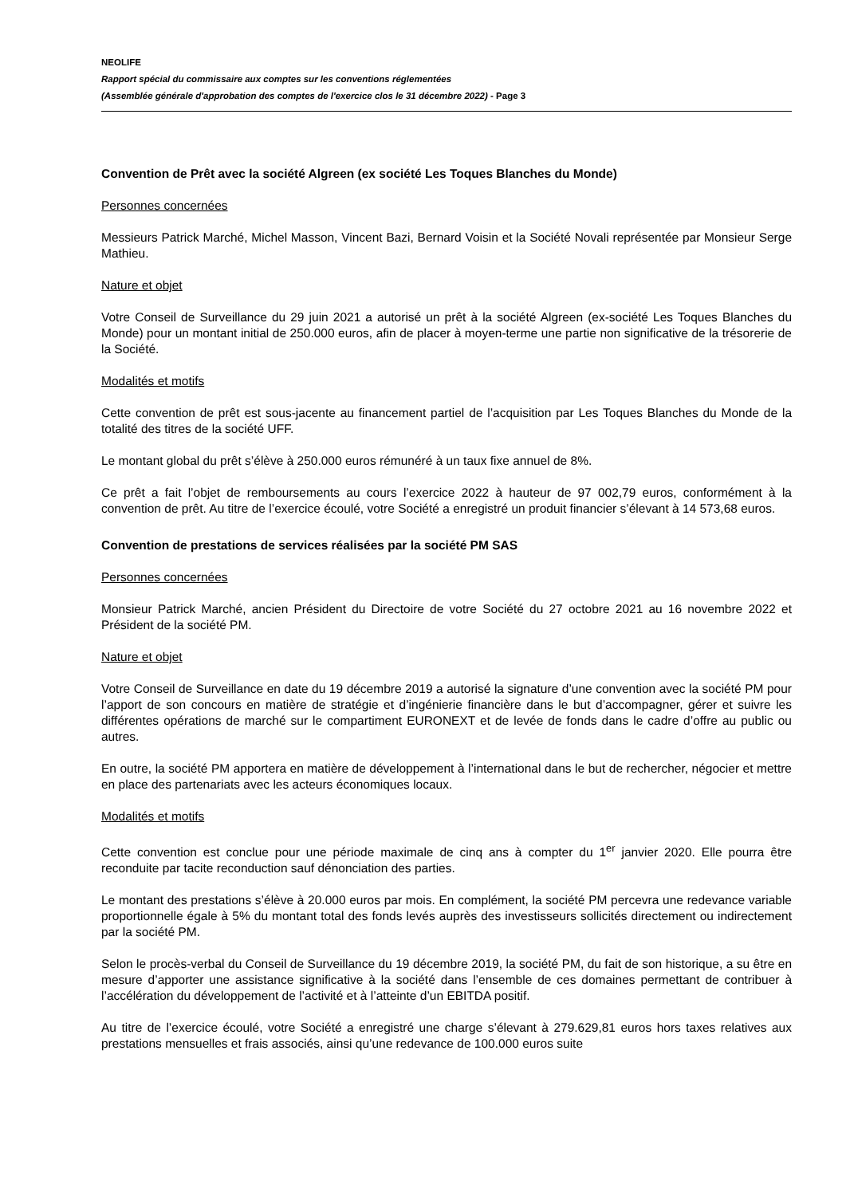NEOLIFE
Rapport spécial du commissaire aux comptes sur les conventions réglementées
(Assemblée générale d'approbation des comptes de l'exercice clos le 31 décembre 2022) - Page 3
Convention de Prêt avec la société Algreen (ex société Les Toques Blanches du Monde)
Personnes concernées
Messieurs Patrick Marché, Michel Masson, Vincent Bazi, Bernard Voisin et la Société Novali représentée par Monsieur Serge Mathieu.
Nature et objet
Votre Conseil de Surveillance du 29 juin 2021 a autorisé un prêt à la société Algreen (ex-société Les Toques Blanches du Monde) pour un montant initial de 250.000 euros, afin de placer à moyen-terme une partie non significative de la trésorerie de la Société.
Modalités et motifs
Cette convention de prêt est sous-jacente au financement partiel de l’acquisition par Les Toques Blanches du Monde de la totalité des titres de la société UFF.
Le montant global du prêt s’élève à 250.000 euros rémunéré à un taux fixe annuel de 8%.
Ce prêt a fait l’objet de remboursements au cours l’exercice 2022 à hauteur de 97 002,79 euros, conformément à la convention de prêt. Au titre de l’exercice écoulé, votre Société a enregistré un produit financier s’élevant à 14 573,68 euros.
Convention de prestations de services réalisées par la société PM SAS
Personnes concernées
Monsieur Patrick Marché, ancien Président du Directoire de votre Société du 27 octobre 2021 au 16 novembre 2022 et Président de la société PM.
Nature et objet
Votre Conseil de Surveillance en date du 19 décembre 2019 a autorisé la signature d’une convention avec la société PM pour l’apport de son concours en matière de stratégie et d’ingénierie financière dans le but d’accompagner, gérer et suivre les différentes opérations de marché sur le compartiment EURONEXT et de levée de fonds dans le cadre d’offre au public ou autres.
En outre, la société PM apportera en matière de développement à l’international dans le but de rechercher, négocier et mettre en place des partenariats avec les acteurs économiques locaux.
Modalités et motifs
Cette convention est conclue pour une période maximale de cinq ans à compter du 1<sup>er</sup> janvier 2020. Elle pourra être reconduite par tacite reconduction sauf dénonciation des parties.
Le montant des prestations s’élève à 20.000 euros par mois. En complément, la société PM percevra une redevance variable proportionnelle égale à 5% du montant total des fonds levés auprès des investisseurs sollicités directement ou indirectement par la société PM.
Selon le procès-verbal du Conseil de Surveillance du 19 décembre 2019, la société PM, du fait de son historique, a su être en mesure d’apporter une assistance significative à la société dans l’ensemble de ces domaines permettant de contribuer à l’accélération du développement de l’activité et à l’atteinte d’un EBITDA positif.
Au titre de l’exercice écoulé, votre Société a enregistré une charge s’élevant à 279.629,81 euros hors taxes relatives aux prestations mensuelles et frais associés, ainsi qu’une redevance de 100.000 euros suite